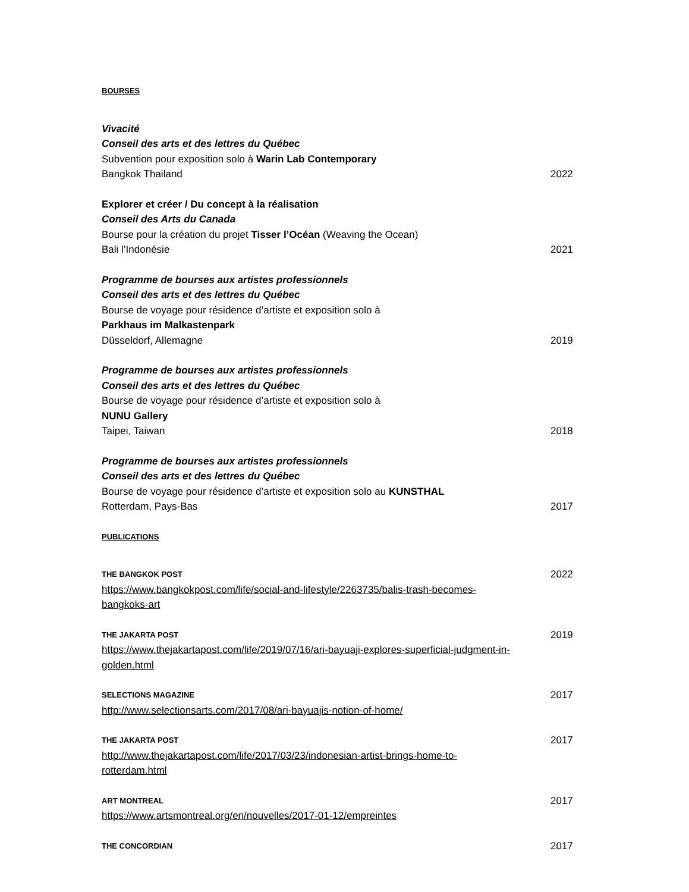BOURSES
Vivacité
Conseil des arts et des lettres du Québec
Subvention pour exposition solo à Warin Lab Contemporary
Bangkok Thailand 2022
Explorer et créer / Du concept à la réalisation
Conseil des Arts du Canada
Bourse pour la création du projet Tisser l’Océan (Weaving the Ocean)
Bali l’Indonésie 2021
Programme de bourses aux artistes professionnels
Conseil des arts et des lettres du Québec
Bourse de voyage pour résidence d’artiste et exposition solo à
Parkhaus im Malkastenpark
Düsseldorf, Allemagne 2019
Programme de bourses aux artistes professionnels
Conseil des arts et des lettres du Québec
Bourse de voyage pour résidence d’artiste et exposition solo à
NUNU Gallery
Taipei, Taiwan 2018
Programme de bourses aux artistes professionnels
Conseil des arts et des lettres du Québec
Bourse de voyage pour résidence d’artiste et exposition solo au KUNSTHAL
Rotterdam, Pays-Bas 2017
PUBLICATIONS
THE BANGKOK POST 2022
https://www.bangkokpost.com/life/social-and-lifestyle/2263735/balis-trash-becomes-
bangkoks-art
THE JAKARTA POST 2019
https://www.thejakartapost.com/life/2019/07/16/ari-bayuaji-explores-superficial-judgment-in-
golden.html
SELECTIONS MAGAZINE 2017
http://www.selectionsarts.com/2017/08/ari-bayuajis-notion-of-home/
THE JAKARTA POST 2017
http://www.thejakartapost.com/life/2017/03/23/indonesian-artist-brings-home-to-
rotterdam.html
ART MONTREAL 2017
https://www.artsmontreal.org/en/nouvelles/2017-01-12/empreintes
THE CONCORDIAN 2017